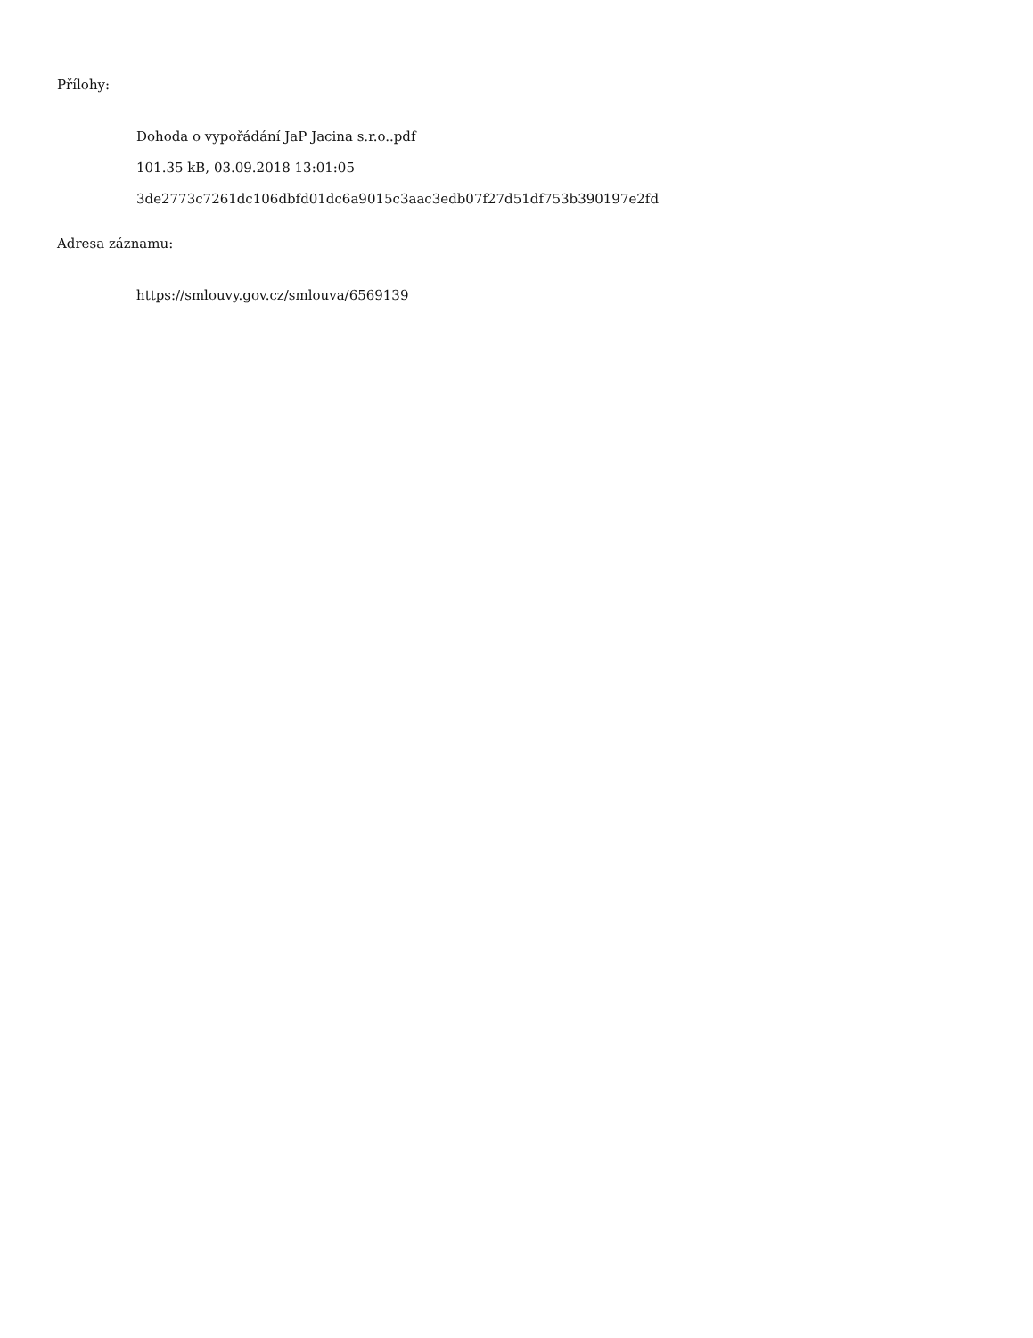Přílohy:
Dohoda o vypořádání JaP Jacina s.r.o..pdf
101.35 kB, 03.09.2018 13:01:05
3de2773c7261dc106dbfd01dc6a9015c3aac3edb07f27d51df753b390197e2fd
Adresa záznamu:
https://smlouvy.gov.cz/smlouva/6569139